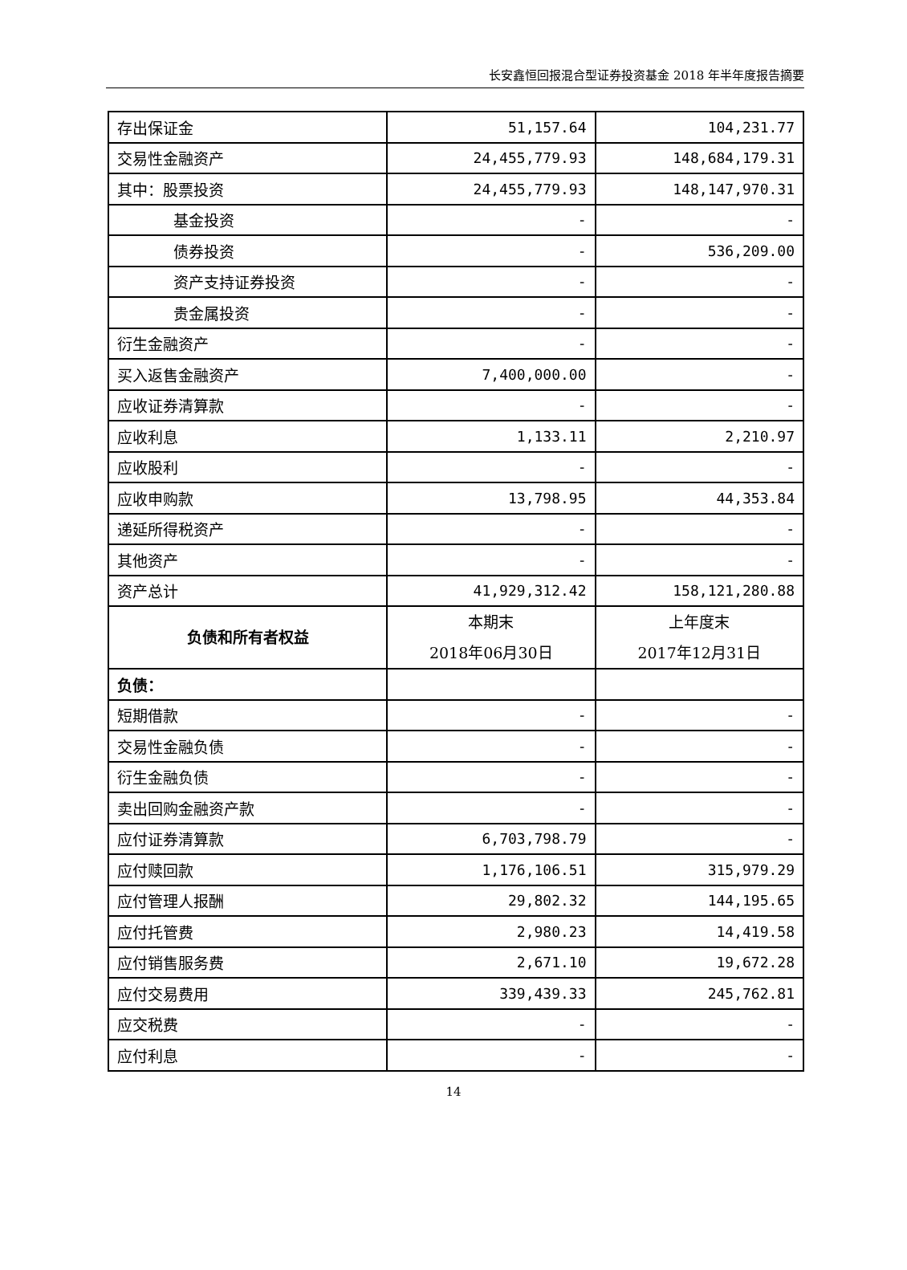长安鑫恒回报混合型证券投资基金 2018 年半年度报告摘要
| 存出保证金 | 51,157.64 | 104,231.77 |
| 交易性金融资产 | 24,455,779.93 | 148,684,179.31 |
| 其中：股票投资 | 24,455,779.93 | 148,147,970.31 |
| 基金投资 | - | - |
| 债券投资 | - | 536,209.00 |
| 资产支持证券投资 | - | - |
| 贵金属投资 | - | - |
| 衍生金融资产 | - | - |
| 买入返售金融资产 | 7,400,000.00 | - |
| 应收证券清算款 | - | - |
| 应收利息 | 1,133.11 | 2,210.97 |
| 应收股利 | - | - |
| 应收申购款 | 13,798.95 | 44,353.84 |
| 递延所得税资产 | - | - |
| 其他资产 | - | - |
| 资产总计 | 41,929,312.42 | 158,121,280.88 |
| 负债和所有者权益 | 本期末 2018年06月30日 | 上年度末 2017年12月31日 |
| 负债： | | |
| 短期借款 | - | - |
| 交易性金融负债 | - | - |
| 衍生金融负债 | - | - |
| 卖出回购金融资产款 | - | - |
| 应付证券清算款 | 6,703,798.79 | - |
| 应付赎回款 | 1,176,106.51 | 315,979.29 |
| 应付管理人报酬 | 29,802.32 | 144,195.65 |
| 应付托管费 | 2,980.23 | 14,419.58 |
| 应付销售服务费 | 2,671.10 | 19,672.28 |
| 应付交易费用 | 339,439.33 | 245,762.81 |
| 应交税费 | - | - |
| 应付利息 | - | - |
14